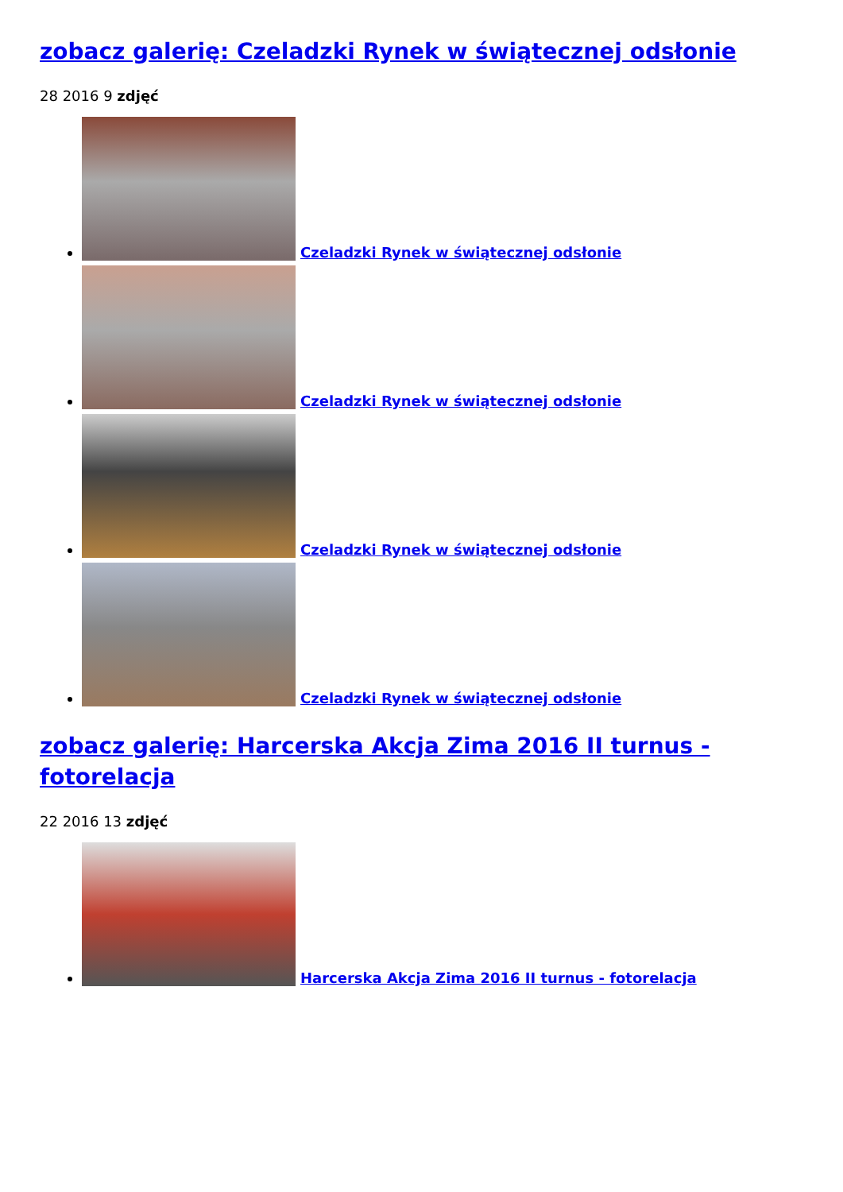zobacz galerię: Czeladzki Rynek w świątecznej odsłonie
28 2016 9 zdjęć
Czeladzki Rynek w świątecznej odsłonie
Czeladzki Rynek w świątecznej odsłonie
Czeladzki Rynek w świątecznej odsłonie
Czeladzki Rynek w świątecznej odsłonie
zobacz galerię: Harcerska Akcja Zima 2016 II turnus - fotorelacja
22 2016 13 zdjęć
Harcerska Akcja Zima 2016 II turnus - fotorelacja